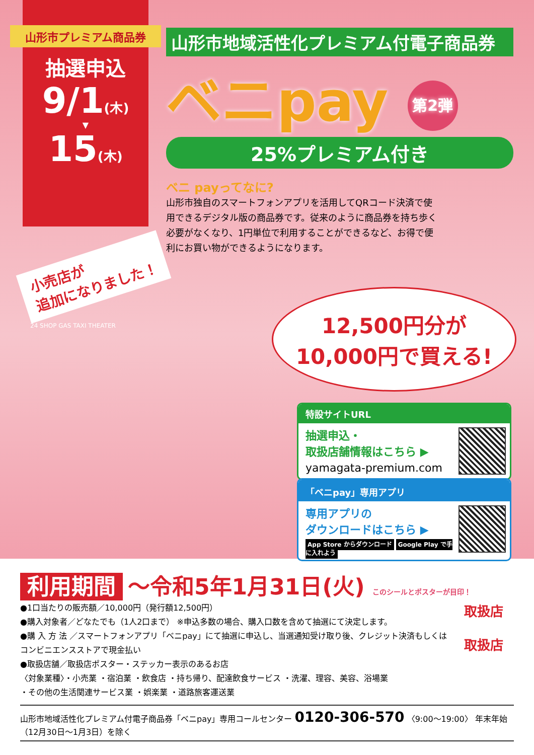山形市プレミアム商品券
抽選申込
9/1(木)
▼
15(木)
山形市地域活性化プレミアム付電子商品券
ベニpay 第2弾
25%プレミアム付き
ベニ payってなに?
山形市独自のスマートフォンアプリを活用してQRコード決済で使用できるデジタル版の商品券です。従来のように商品券を持ち歩く必要がなくなり、1円単位で利用することができるなど、お得で便利にお買い物ができるようになります。
小売店が
追加になりました！
12,500円分が
10,000円で買える!
特設サイトURL
抽選申込・
取扱店舗情報はこちら ▶
yamagata-premium.com
「ベニpay」専用アプリ
専用アプリの
ダウンロードはこちら ▶
App Store からダウンロード Google Play で手に入れよう
24 SHOP GAS TAXI THEATER
利用期間 ～令和5年1月31日(火) このシールとポスターが目印！
取扱店
取扱店
●1口当たりの販売額／10,000円（発行額12,500円）
●購入対象者／どなたでも（1人2口まで） ※申込多数の場合、購入口数を含めて抽選にて決定します。
●購 入 方 法 ／スマートフォンアプリ「ベニpay」にて抽選に申込し、当選通知受け取り後、クレジット決済もしくはコンビニエンスストアで現金払い
●取扱店舗／取扱店ポスター・ステッカー表示のあるお店
〈対象業種〉・小売業 ・宿泊業 ・飲食店 ・持ち帰り、配達飲食サービス ・洗濯、理容、美容、浴場業
・その他の生活関連サービス業 ・娯楽業 ・道路旅客運送業
山形市地域活性化プレミアム付電子商品券「ベニpay」専用コールセンター 0120-306-570 〈9:00～19:00〉 年末年始（12月30日～1月3日）を除く